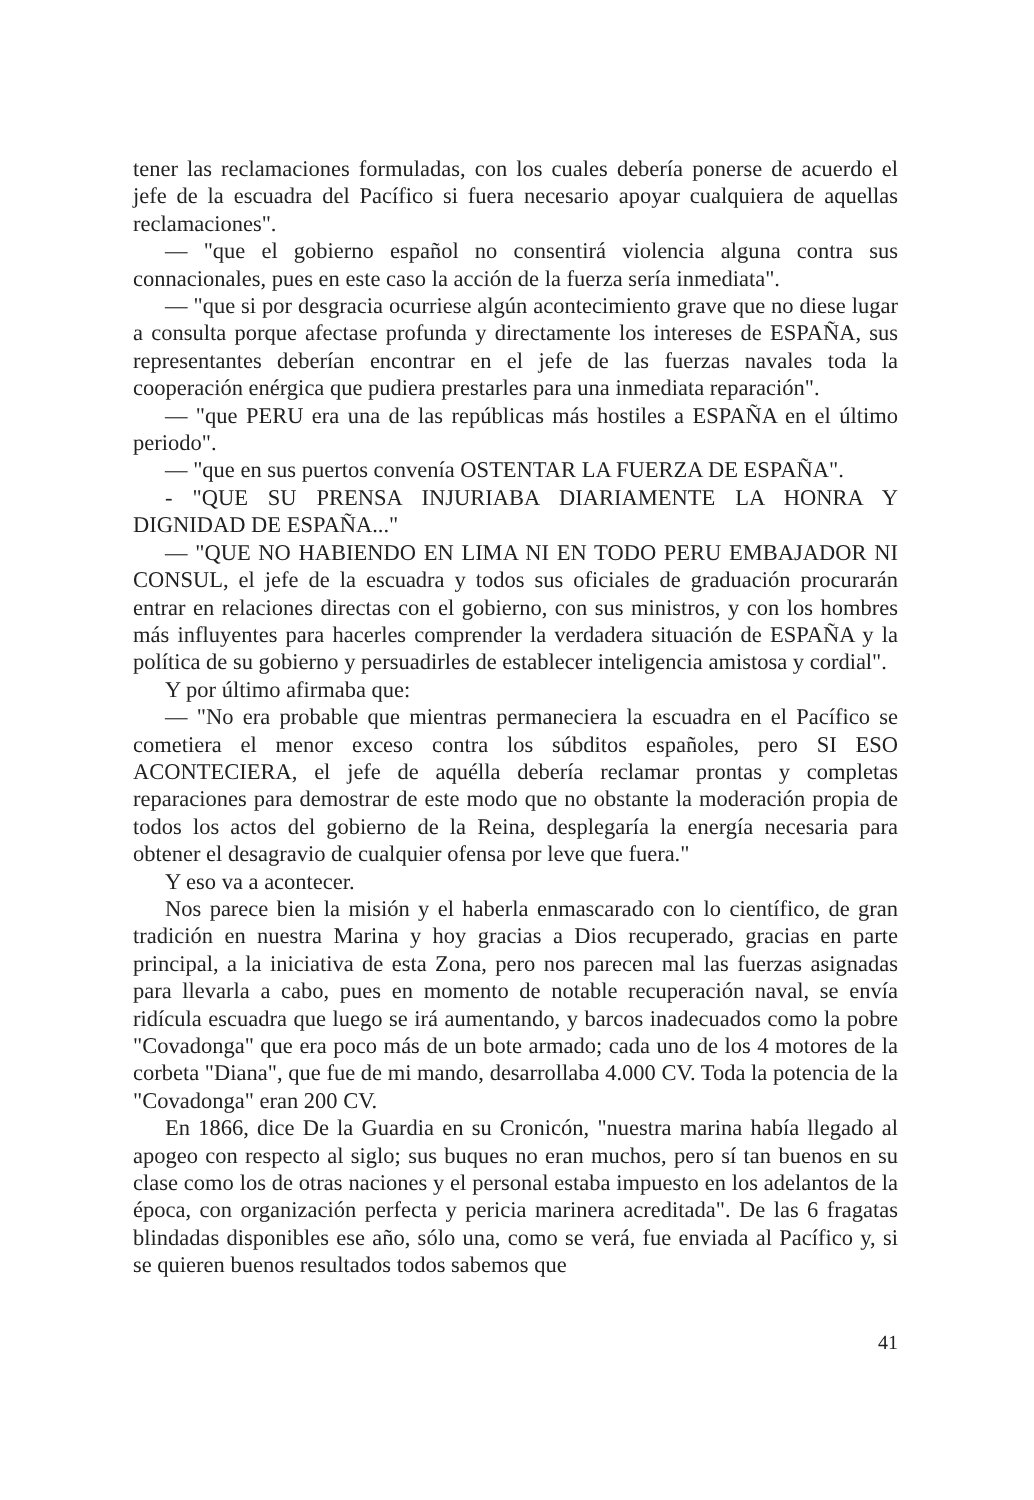tener las reclamaciones formuladas, con los cuales debería ponerse de acuerdo el jefe de la escuadra del Pacífico si fuera necesario apoyar cualquiera de aquellas reclamaciones".
— "que el gobierno español no consentirá violencia alguna contra sus connacionales, pues en este caso la acción de la fuerza sería inmediata".
— "que si por desgracia ocurriese algún acontecimiento grave que no diese lugar a consulta porque afectase profunda y directamente los intereses de ESPAÑA, sus representantes deberían encontrar en el jefe de las fuerzas navales toda la cooperación enérgica que pudiera prestarles para una inmediata reparación".
— "que PERU era una de las repúblicas más hostiles a ESPAÑA en el último periodo".
— "que en sus puertos convenía OSTENTAR LA FUERZA DE ESPAÑA".
- "QUE SU PRENSA INJURIABA DIARIAMENTE LA HONRA Y DIGNIDAD DE ESPAÑA..."
— "QUE NO HABIENDO EN LIMA NI EN TODO PERU EMBAJADOR NI CONSUL, el jefe de la escuadra y todos sus oficiales de graduación procurarán entrar en relaciones directas con el gobierno, con sus ministros, y con los hombres más influyentes para hacerles comprender la verdadera situación de ESPAÑA y la política de su gobierno y persuadirles de establecer inteligencia amistosa y cordial".
Y por último afirmaba que:
— "No era probable que mientras permaneciera la escuadra en el Pacífico se cometiera el menor exceso contra los súbditos españoles, pero SI ESO ACONTECIERA, el jefe de aquélla debería reclamar prontas y completas reparaciones para demostrar de este modo que no obstante la moderación propia de todos los actos del gobierno de la Reina, desplegaría la energía necesaria para obtener el desagravio de cualquier ofensa por leve que fuera."
Y eso va a acontecer.
Nos parece bien la misión y el haberla enmascarado con lo científico, de gran tradición en nuestra Marina y hoy gracias a Dios recuperado, gracias en parte principal, a la iniciativa de esta Zona, pero nos parecen mal las fuerzas asignadas para llevarla a cabo, pues en momento de notable recuperación naval, se envía ridícula escuadra que luego se irá aumentando, y barcos inadecuados como la pobre "Covadonga" que era poco más de un bote armado; cada uno de los 4 motores de la corbeta "Diana", que fue de mi mando, desarrollaba 4.000 CV. Toda la potencia de la "Covadonga" eran 200 CV.
En 1866, dice De la Guardia en su Cronicón, "nuestra marina había llegado al apogeo con respecto al siglo; sus buques no eran muchos, pero sí tan buenos en su clase como los de otras naciones y el personal estaba impuesto en los adelantos de la época, con organización perfecta y pericia marinera acreditada". De las 6 fragatas blindadas disponibles ese año, sólo una, como se verá, fue enviada al Pacífico y, si se quieren buenos resultados todos sabemos que
41